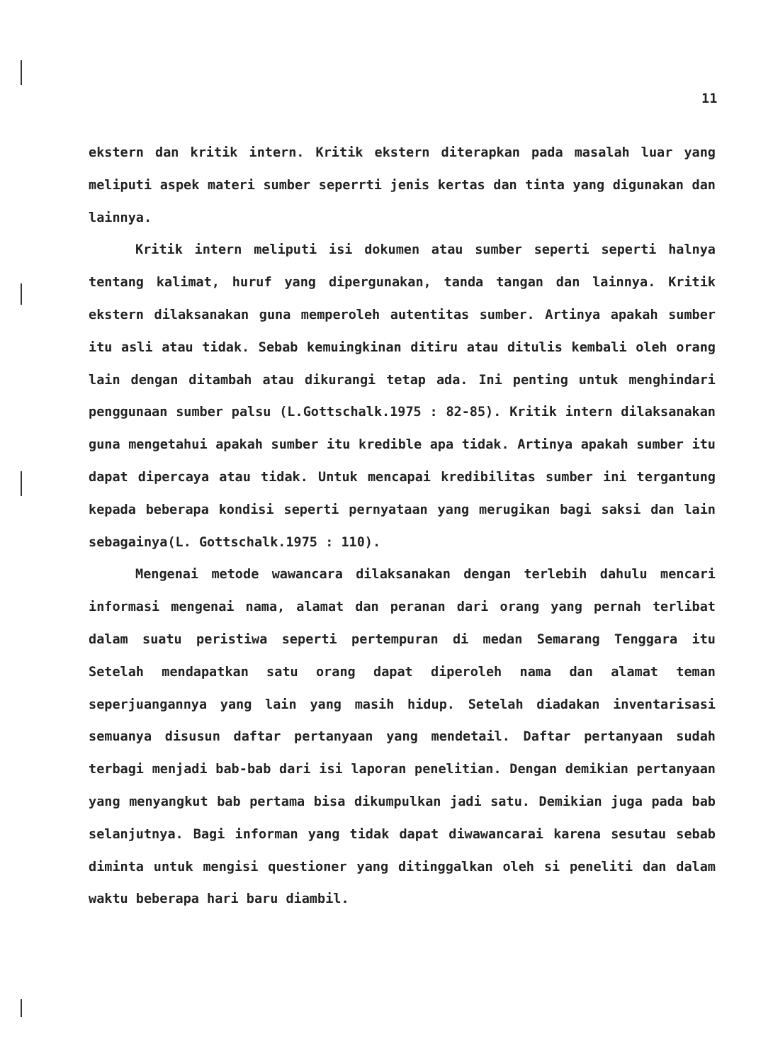11
ekstern dan kritik intern. Kritik ekstern diterapkan pada masalah luar yang meliputi aspek materi sumber seperrti jenis kertas dan tinta yang digunakan dan lainnya.
Kritik intern meliputi isi dokumen atau sumber seperti seperti halnya tentang kalimat, huruf yang dipergunakan, tanda tangan dan lainnya. Kritik ekstern dilaksanakan guna memperoleh autentitas sumber. Artinya apakah sumber itu asli atau tidak. Sebab kemuingkinan ditiru atau ditulis kembali oleh orang lain dengan ditambah atau dikurangi tetap ada. Ini penting untuk menghindari penggunaan sumber palsu (L.Gottschalk.1975 : 82-85). Kritik intern dilaksanakan guna mengetahui apakah sumber itu kredible apa tidak. Artinya apakah sumber itu dapat dipercaya atau tidak. Untuk mencapai kredibilitas sumber ini tergantung kepada beberapa kondisi seperti pernyataan yang merugikan bagi saksi dan lain sebagainya(L. Gottschalk.1975 : 110).
Mengenai metode wawancara dilaksanakan dengan terlebih dahulu mencari informasi mengenai nama, alamat dan peranan dari orang yang pernah terlibat dalam suatu peristiwa seperti pertempuran di medan Semarang Tenggara itu Setelah mendapatkan satu orang dapat diperoleh nama dan alamat teman seperjuangannya yang lain yang masih hidup. Setelah diadakan inventarisasi semuanya disusun daftar pertanyaan yang mendetail. Daftar pertanyaan sudah terbagi menjadi bab-bab dari isi laporan penelitian. Dengan demikian pertanyaan yang menyangkut bab pertama bisa dikumpulkan jadi satu. Demikian juga pada bab selanjutnya. Bagi informan yang tidak dapat diwawancarai karena sesutau sebab diminta untuk mengisi questioner yang ditinggalkan oleh si peneliti dan dalam waktu beberapa hari baru diambil.